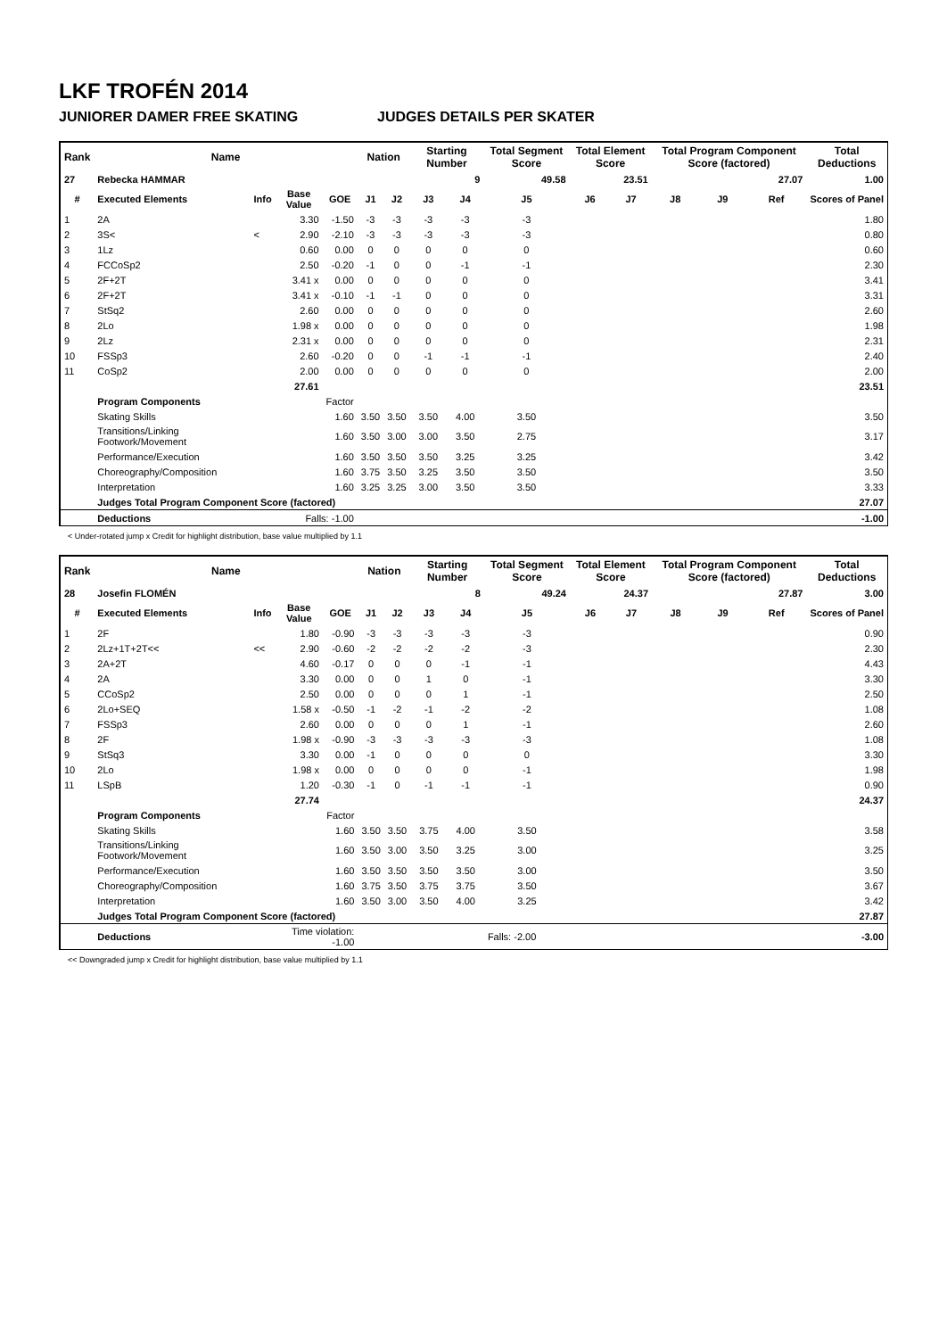LKF TROFÉN 2014
JUNIORER DAMER FREE SKATING JUDGES DETAILS PER SKATER
| Rank | Name | | | | Nation | | Starting Number | | Total Segment Score | Total Element Score | | Total Program Component Score (factored) | | | Total Deductions |
| 27 | Rebecka HAMMAR | | | | | | 9 | | 49.58 | 23.51 | | 27.07 | | | 1.00 |
| # | Executed Elements | Info | Base Value | GOE | J1 | J2 | J3 | J4 | J5 | J6 | J7 | J8 | J9 | Ref | Scores of Panel |
| 1 | 2A | | 3.30 | -1.50 | -3 | -3 | -3 | -3 | -3 | | | | | | 1.80 |
| 2 | 3S< | < | 2.90 | -2.10 | -3 | -3 | -3 | -3 | -3 | | | | | | 0.80 |
| 3 | 1Lz | | 0.60 | 0.00 | 0 | 0 | 0 | 0 | 0 | | | | | | 0.60 |
| 4 | FCCoSp2 | | 2.50 | -0.20 | -1 | 0 | 0 | -1 | -1 | | | | | | 2.30 |
| 5 | 2F+2T | | 3.41 x | 0.00 | 0 | 0 | 0 | 0 | 0 | | | | | | 3.41 |
| 6 | 2F+2T | | 3.41 x | -0.10 | -1 | -1 | 0 | 0 | 0 | | | | | | 3.31 |
| 7 | StSq2 | | 2.60 | 0.00 | 0 | 0 | 0 | 0 | 0 | | | | | | 2.60 |
| 8 | 2Lo | | 1.98 x | 0.00 | 0 | 0 | 0 | 0 | 0 | | | | | | 1.98 |
| 9 | 2Lz | | 2.31 x | 0.00 | 0 | 0 | 0 | 0 | 0 | | | | | | 2.31 |
| 10 | FSSp3 | | 2.60 | -0.20 | 0 | 0 | -1 | -1 | -1 | | | | | | 2.40 |
| 11 | CoSp2 | | 2.00 | 0.00 | 0 | 0 | 0 | 0 | 0 | | | | | | 2.00 |
| | | | 27.61 | | | | | | | | | | | | 23.51 |
| | Program Components | | | Factor | | | | | | | | | | | |
| | Skating Skills | | | 1.60 | 3.50 | 3.50 | 3.50 | 4.00 | 3.50 | | | | | | 3.50 |
| | Transitions/Linking Footwork/Movement | | | 1.60 | 3.50 | 3.00 | 3.00 | 3.50 | 2.75 | | | | | | 3.17 |
| | Performance/Execution | | | 1.60 | 3.50 | 3.50 | 3.50 | 3.25 | 3.25 | | | | | | 3.42 |
| | Choreography/Composition | | | 1.60 | 3.75 | 3.50 | 3.25 | 3.50 | 3.50 | | | | | | 3.50 |
| | Interpretation | | | 1.60 | 3.25 | 3.25 | 3.00 | 3.50 | 3.50 | | | | | | 3.33 |
| | Judges Total Program Component Score (factored) | | | | | | | | | | | | | | 27.07 |
| | Deductions | | Falls: -1.00 | | | | | | | | | | | | -1.00 |
< Under-rotated jump x Credit for highlight distribution, base value multiplied by 1.1
| Rank | Name | | | | Nation | | Starting Number | | Total Segment Score | Total Element Score | | Total Program Component Score (factored) | | | Total Deductions |
| 28 | Josefin FLOMÉN | | | | | | 8 | | 49.24 | 24.37 | | 27.87 | | | 3.00 |
| # | Executed Elements | Info | Base Value | GOE | J1 | J2 | J3 | J4 | J5 | J6 | J7 | J8 | J9 | Ref | Scores of Panel |
| 1 | 2F | | 1.80 | -0.90 | -3 | -3 | -3 | -3 | -3 | | | | | | 0.90 |
| 2 | 2Lz+1T+2T<< | << | 2.90 | -0.60 | -2 | -2 | -2 | -2 | -3 | | | | | | 2.30 |
| 3 | 2A+2T | | 4.60 | -0.17 | 0 | 0 | 0 | -1 | -1 | | | | | | 4.43 |
| 4 | 2A | | 3.30 | 0.00 | 0 | 0 | 1 | 0 | -1 | | | | | | 3.30 |
| 5 | CCoSp2 | | 2.50 | 0.00 | 0 | 0 | 0 | 1 | -1 | | | | | | 2.50 |
| 6 | 2Lo+SEQ | | 1.58 x | -0.50 | -1 | -2 | -1 | -2 | -2 | | | | | | 1.08 |
| 7 | FSSp3 | | 2.60 | 0.00 | 0 | 0 | 0 | 1 | -1 | | | | | | 2.60 |
| 8 | 2F | | 1.98 x | -0.90 | -3 | -3 | -3 | -3 | -3 | | | | | | 1.08 |
| 9 | StSq3 | | 3.30 | 0.00 | -1 | 0 | 0 | 0 | 0 | | | | | | 3.30 |
| 10 | 2Lo | | 1.98 x | 0.00 | 0 | 0 | 0 | 0 | -1 | | | | | | 1.98 |
| 11 | LSpB | | 1.20 | -0.30 | -1 | 0 | -1 | -1 | -1 | | | | | | 0.90 |
| | | | 27.74 | | | | | | | | | | | | 24.37 |
| | Program Components | | | Factor | | | | | | | | | | | |
| | Skating Skills | | | 1.60 | 3.50 | 3.50 | 3.75 | 4.00 | 3.50 | | | | | | 3.58 |
| | Transitions/Linking Footwork/Movement | | | 1.60 | 3.50 | 3.00 | 3.50 | 3.25 | 3.00 | | | | | | 3.25 |
| | Performance/Execution | | | 1.60 | 3.50 | 3.50 | 3.50 | 3.50 | 3.00 | | | | | | 3.50 |
| | Choreography/Composition | | | 1.60 | 3.75 | 3.50 | 3.75 | 3.75 | 3.50 | | | | | | 3.67 |
| | Interpretation | | | 1.60 | 3.50 | 3.00 | 3.50 | 4.00 | 3.25 | | | | | | 3.42 |
| | Judges Total Program Component Score (factored) | | | | | | | | | | | | | | 27.87 |
| | Deductions | | Time violation: -1.00 | | | | | | Falls: -2.00 | | | | | | -3.00 |
<< Downgraded jump x Credit for highlight distribution, base value multiplied by 1.1